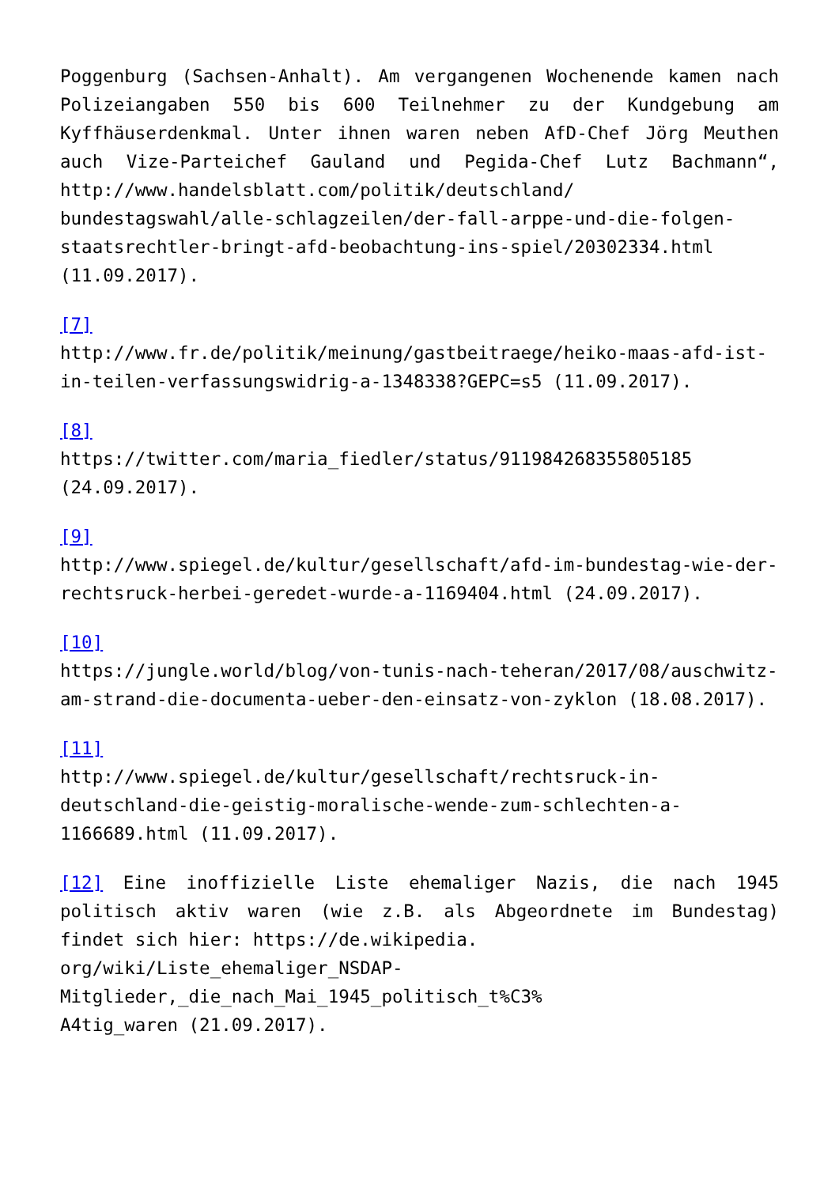Poggenburg (Sachsen-Anhalt). Am vergangenen Wochenende kamen nach Polizeiangaben 550 bis 600 Teilnehmer zu der Kundgebung am Kyffhäuserdenkmal. Unter ihnen waren neben AfD-Chef Jörg Meuthen auch Vize-Parteichef Gauland und Pegida-Chef Lutz Bachmann“, http://www.handelsblatt.com/politik/deutschland/ bundestagswahl/alle-schlagzeilen/der-fall-arppe-und-die-folgen-staatsrechtler-bringt-afd-beobachtung-ins-spiel/20302334.html (11.09.2017).
[7]
http://www.fr.de/politik/meinung/gastbeitraege/heiko-maas-afd-ist-in-teilen-verfassungswidrig-a-1348338?GEPC=s5 (11.09.2017).
[8]
https://twitter.com/maria_fiedler/status/911984268355805185 (24.09.2017).
[9]
http://www.spiegel.de/kultur/gesellschaft/afd-im-bundestag-wie-der-rechtsruck-herbei-geredet-wurde-a-1169404.html (24.09.2017).
[10]
https://jungle.world/blog/von-tunis-nach-teheran/2017/08/auschwitz-am-strand-die-documenta-ueber-den-einsatz-von-zyklon (18.08.2017).
[11]
http://www.spiegel.de/kultur/gesellschaft/rechtsruck-in-deutschland-die-geistig-moralische-wende-zum-schlechten-a-1166689.html (11.09.2017).
[12] Eine inoffizielle Liste ehemaliger Nazis, die nach 1945 politisch aktiv waren (wie z.B. als Abgeordnete im Bundestag) findet sich hier: https://de.wikipedia.
org/wiki/Liste_ehemaliger_NSDAP-
Mitglieder,_die_nach_Mai_1945_politisch_t%C3%
A4tig_waren (21.09.2017).